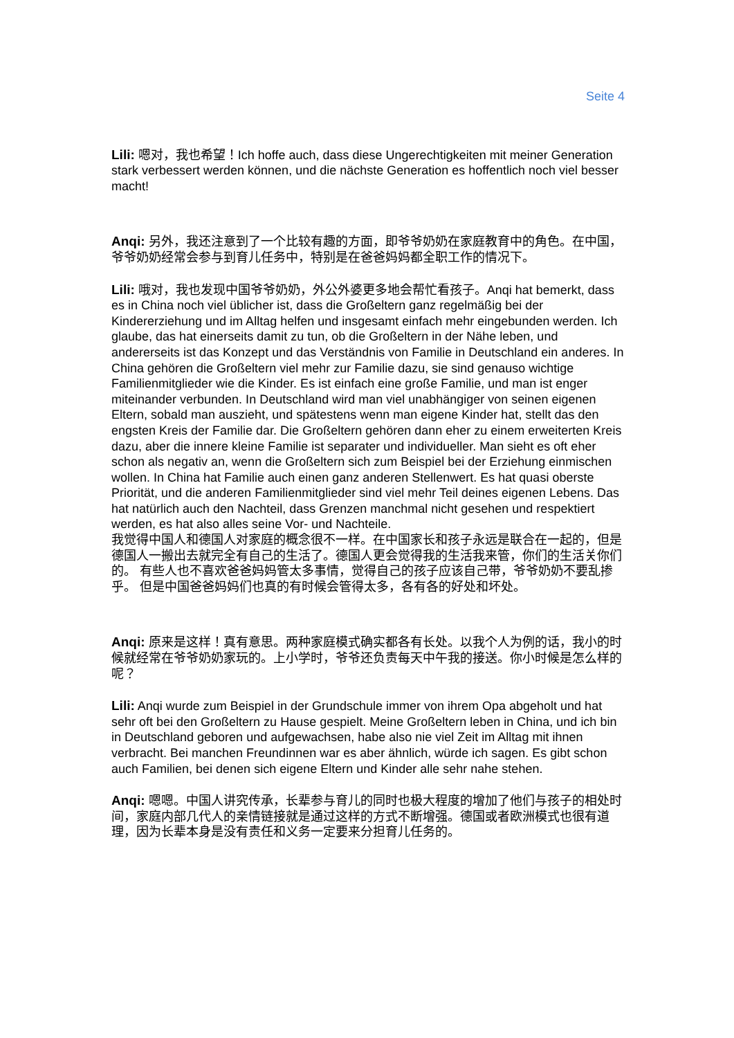Seite 4
Lili: 嗯对，我也希望！Ich hoffe auch, dass diese Ungerechtigkeiten mit meiner Generation stark verbessert werden können, und die nächste Generation es hoffentlich noch viel besser macht!
Anqi: 另外，我还注意到了一个比较有趣的方面，即爷爷奶奶在家庭教育中的角色。在中国，爷爷奶奶经常会参与到育儿任务中，特别是在爸爸妈妈都全职工作的情况下。
Lili: 哦对，我也发现中国爷爷奶奶，外公外婆更多地会帮忙看孩子。Anqi hat bemerkt, dass es in China noch viel üblicher ist, dass die Großeltern ganz regelmäßig bei der Kindererziehung und im Alltag helfen und insgesamt einfach mehr eingebunden werden. Ich glaube, das hat einerseits damit zu tun, ob die Großeltern in der Nähe leben, und andererseits ist das Konzept und das Verständnis von Familie in Deutschland ein anderes. In China gehören die Großeltern viel mehr zur Familie dazu, sie sind genauso wichtige Familienmitglieder wie die Kinder. Es ist einfach eine große Familie, und man ist enger miteinander verbunden. In Deutschland wird man viel unabhängiger von seinen eigenen Eltern, sobald man auszieht, und spätestens wenn man eigene Kinder hat, stellt das den engsten Kreis der Familie dar. Die Großeltern gehören dann eher zu einem erweiterten Kreis dazu, aber die innere kleine Familie ist separater und individueller. Man sieht es oft eher schon als negativ an, wenn die Großeltern sich zum Beispiel bei der Erziehung einmischen wollen. In China hat Familie auch einen ganz anderen Stellenwert. Es hat quasi oberste Priorität, und die anderen Familienmitglieder sind viel mehr Teil deines eigenen Lebens. Das hat natürlich auch den Nachteil, dass Grenzen manchmal nicht gesehen und respektiert werden, es hat also alles seine Vor- und Nachteile.
我觉得中国人和德国人对家庭的概念很不一样。在中国家长和孩子永远是联合在一起的，但是德国人一搬出去就完全有自己的生活了。德国人更会觉得我的生活我来管，你们的生活关你们的。 有些人也不喜欢爸爸妈妈管太多事情，觉得自己的孩子应该自己带，爷爷奶奶不要乱掺乎。 但是中国爸爸妈妈们也真的有时候会管得太多，各有各的好处和坏处。
Anqi: 原来是这样！真有意思。两种家庭模式确实都各有长处。以我个人为例的话，我小的时候就经常在爷爷奶奶家玩的。上小学时，爷爷还负责每天中午我的接送。你小时候是怎么样的呢？
Lili: Anqi wurde zum Beispiel in der Grundschule immer von ihrem Opa abgeholt und hat sehr oft bei den Großeltern zu Hause gespielt. Meine Großeltern leben in China, und ich bin in Deutschland geboren und aufgewachsen, habe also nie viel Zeit im Alltag mit ihnen verbracht. Bei manchen Freundinnen war es aber ähnlich, würde ich sagen. Es gibt schon auch Familien, bei denen sich eigene Eltern und Kinder alle sehr nahe stehen.
Anqi: 嗯嗯。中国人讲究传承，长辈参与育儿的同时也极大程度的增加了他们与孩子的相处时间，家庭内部几代人的亲情链接就是通过这样的方式不断增强。德国或者欧洲模式也很有道理，因为长辈本身是没有责任和义务一定要来分担育儿任务的。